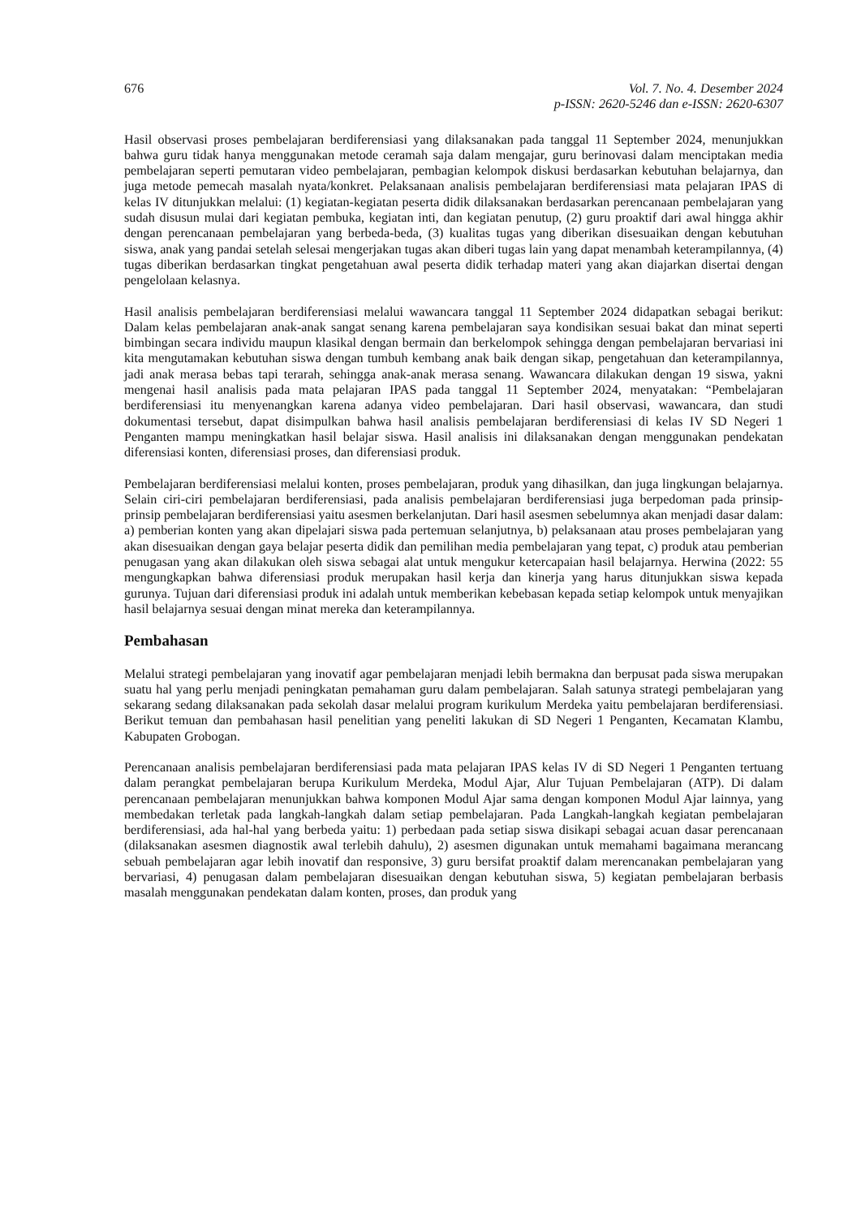676 Vol. 7. No. 4. Desember 2024
p-ISSN: 2620-5246 dan e-ISSN: 2620-6307
Hasil observasi proses pembelajaran berdiferensiasi yang dilaksanakan pada tanggal 11 September 2024, menunjukkan bahwa guru tidak hanya menggunakan metode ceramah saja dalam mengajar, guru berinovasi dalam menciptakan media pembelajaran seperti pemutaran video pembelajaran, pembagian kelompok diskusi berdasarkan kebutuhan belajarnya, dan juga metode pemecah masalah nyata/konkret. Pelaksanaan analisis pembelajaran berdiferensiasi mata pelajaran IPAS di kelas IV ditunjukkan melalui: (1) kegiatan-kegiatan peserta didik dilaksanakan berdasarkan perencanaan pembelajaran yang sudah disusun mulai dari kegiatan pembuka, kegiatan inti, dan kegiatan penutup, (2) guru proaktif dari awal hingga akhir dengan perencanaan pembelajaran yang berbeda-beda, (3) kualitas tugas yang diberikan disesuaikan dengan kebutuhan siswa, anak yang pandai setelah selesai mengerjakan tugas akan diberi tugas lain yang dapat menambah keterampilannya, (4) tugas diberikan berdasarkan tingkat pengetahuan awal peserta didik terhadap materi yang akan diajarkan disertai dengan pengelolaan kelasnya.
Hasil analisis pembelajaran berdiferensiasi melalui wawancara tanggal 11 September 2024 didapatkan sebagai berikut: Dalam kelas pembelajaran anak-anak sangat senang karena pembelajaran saya kondisikan sesuai bakat dan minat seperti bimbingan secara individu maupun klasikal dengan bermain dan berkelompok sehingga dengan pembelajaran bervariasi ini kita mengutamakan kebutuhan siswa dengan tumbuh kembang anak baik dengan sikap, pengetahuan dan keterampilannya, jadi anak merasa bebas tapi terarah, sehingga anak-anak merasa senang. Wawancara dilakukan dengan 19 siswa, yakni mengenai hasil analisis pada mata pelajaran IPAS pada tanggal 11 September 2024, menyatakan: “Pembelajaran berdiferensiasi itu menyenangkan karena adanya video pembelajaran. Dari hasil observasi, wawancara, dan studi dokumentasi tersebut, dapat disimpulkan bahwa hasil analisis pembelajaran berdiferensiasi di kelas IV SD Negeri 1 Penganten mampu meningkatkan hasil belajar siswa. Hasil analisis ini dilaksanakan dengan menggunakan pendekatan diferensiasi konten, diferensiasi proses, dan diferensiasi produk.
Pembelajaran berdiferensiasi melalui konten, proses pembelajaran, produk yang dihasilkan, dan juga lingkungan belajarnya. Selain ciri-ciri pembelajaran berdiferensiasi, pada analisis pembelajaran berdiferensiasi juga berpedoman pada prinsip-prinsip pembelajaran berdiferensiasi yaitu asesmen berkelanjutan. Dari hasil asesmen sebelumnya akan menjadi dasar dalam: a) pemberian konten yang akan dipelajari siswa pada pertemuan selanjutnya, b) pelaksanaan atau proses pembelajaran yang akan disesuaikan dengan gaya belajar peserta didik dan pemilihan media pembelajaran yang tepat, c) produk atau pemberian penugasan yang akan dilakukan oleh siswa sebagai alat untuk mengukur ketercapaian hasil belajarnya. Herwina (2022: 55 mengungkapkan bahwa diferensiasi produk merupakan hasil kerja dan kinerja yang harus ditunjukkan siswa kepada gurunya. Tujuan dari diferensiasi produk ini adalah untuk memberikan kebebasan kepada setiap kelompok untuk menyajikan hasil belajarnya sesuai dengan minat mereka dan keterampilannya.
Pembahasan
Melalui strategi pembelajaran yang inovatif agar pembelajaran menjadi lebih bermakna dan berpusat pada siswa merupakan suatu hal yang perlu menjadi peningkatan pemahaman guru dalam pembelajaran. Salah satunya strategi pembelajaran yang sekarang sedang dilaksanakan pada sekolah dasar melalui program kurikulum Merdeka yaitu pembelajaran berdiferensiasi. Berikut temuan dan pembahasan hasil penelitian yang peneliti lakukan di SD Negeri 1 Penganten, Kecamatan Klambu, Kabupaten Grobogan.
Perencanaan analisis pembelajaran berdiferensiasi pada mata pelajaran IPAS kelas IV di SD Negeri 1 Penganten tertuang dalam perangkat pembelajaran berupa Kurikulum Merdeka, Modul Ajar, Alur Tujuan Pembelajaran (ATP). Di dalam perencanaan pembelajaran menunjukkan bahwa komponen Modul Ajar sama dengan komponen Modul Ajar lainnya, yang membedakan terletak pada langkah-langkah dalam setiap pembelajaran. Pada Langkah-langkah kegiatan pembelajaran berdiferensiasi, ada hal-hal yang berbeda yaitu: 1) perbedaan pada setiap siswa disikapi sebagai acuan dasar perencanaan (dilaksanakan asesmen diagnostik awal terlebih dahulu), 2) asesmen digunakan untuk memahami bagaimana merancang sebuah pembelajaran agar lebih inovatif dan responsive, 3) guru bersifat proaktif dalam merencanakan pembelajaran yang bervariasi, 4) penugasan dalam pembelajaran disesuaikan dengan kebutuhan siswa, 5) kegiatan pembelajaran berbasis masalah menggunakan pendekatan dalam konten, proses, dan produk yang